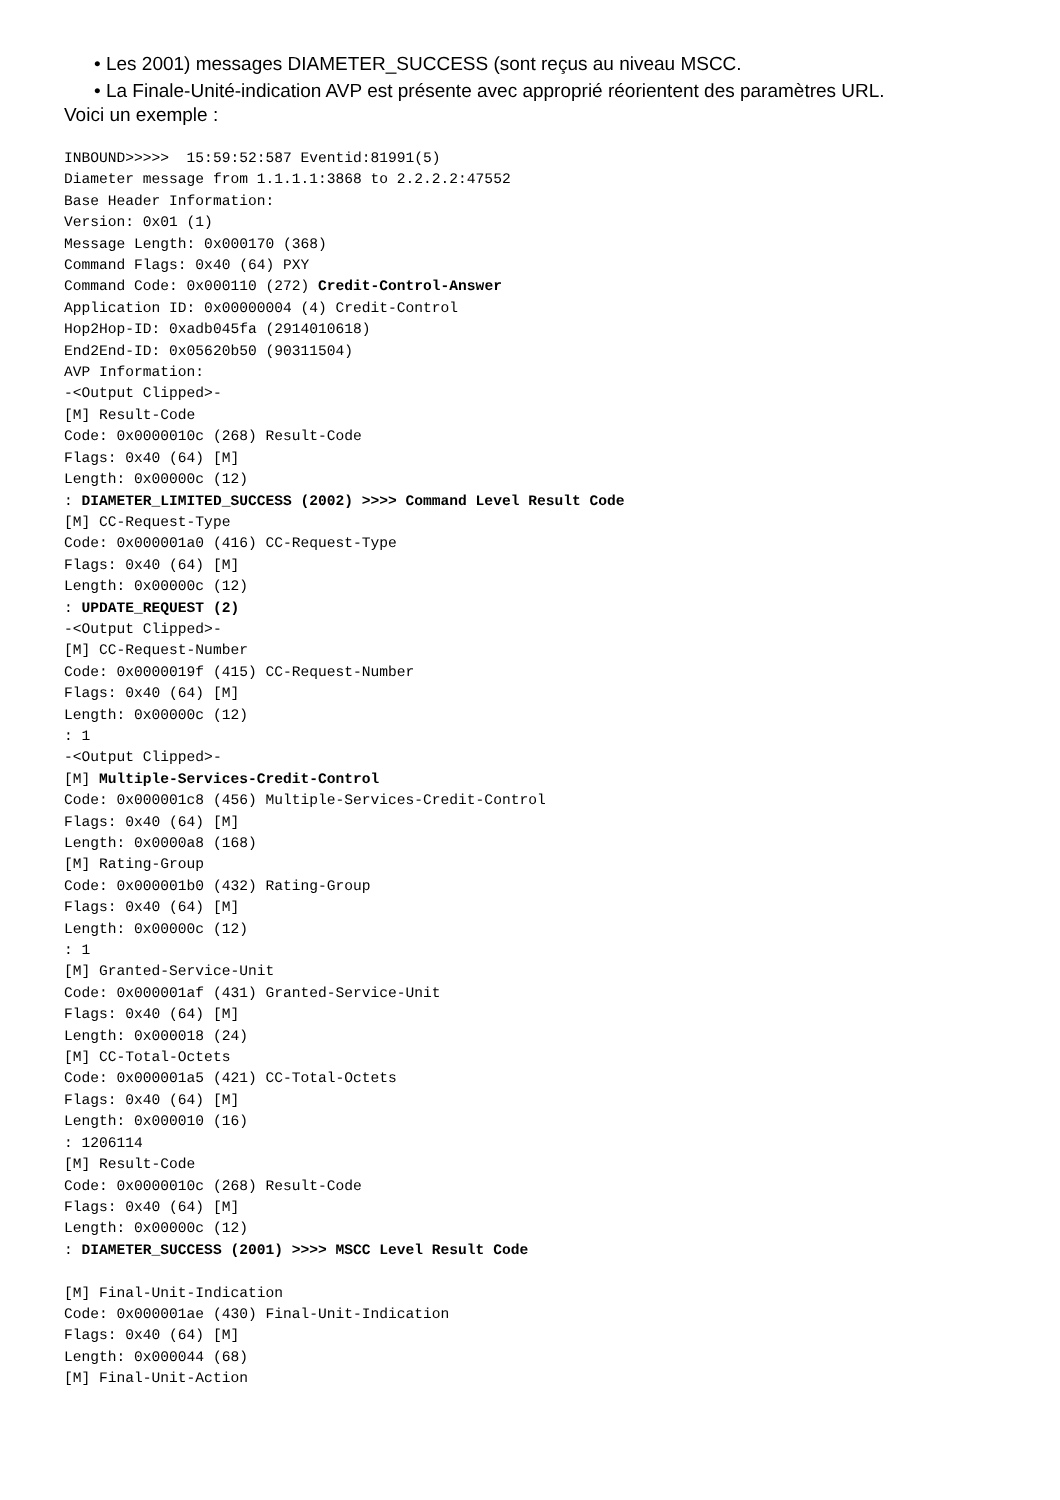• Les 2001) messages DIAMETER_SUCCESS (sont reçus au niveau MSCC.
• La Finale-Unité-indication AVP est présente avec approprié réorientent des paramètres URL.
Voici un exemple :
INBOUND>>>>>  15:59:52:587 Eventid:81991(5)
Diameter message from 1.1.1.1:3868 to 2.2.2.2:47552
Base Header Information:
Version: 0x01 (1)
Message Length: 0x000170 (368)
Command Flags: 0x40 (64) PXY
Command Code: 0x000110 (272) Credit-Control-Answer
Application ID: 0x00000004 (4) Credit-Control
Hop2Hop-ID: 0xadb045fa (2914010618)
End2End-ID: 0x05620b50 (90311504)
AVP Information:
-<Output Clipped>-
[M] Result-Code
Code: 0x0000010c (268) Result-Code
Flags: 0x40 (64) [M]
Length: 0x00000c (12)
: DIAMETER_LIMITED_SUCCESS (2002) >>>> Command Level Result Code
[M] CC-Request-Type
Code: 0x000001a0 (416) CC-Request-Type
Flags: 0x40 (64) [M]
Length: 0x00000c (12)
: UPDATE_REQUEST (2)
-<Output Clipped>-
[M] CC-Request-Number
Code: 0x0000019f (415) CC-Request-Number
Flags: 0x40 (64) [M]
Length: 0x00000c (12)
: 1
-<Output Clipped>-
[M] Multiple-Services-Credit-Control
Code: 0x000001c8 (456) Multiple-Services-Credit-Control
Flags: 0x40 (64) [M]
Length: 0x0000a8 (168)
[M] Rating-Group
Code: 0x000001b0 (432) Rating-Group
Flags: 0x40 (64) [M]
Length: 0x00000c (12)
: 1
[M] Granted-Service-Unit
Code: 0x000001af (431) Granted-Service-Unit
Flags: 0x40 (64) [M]
Length: 0x000018 (24)
[M] CC-Total-Octets
Code: 0x000001a5 (421) CC-Total-Octets
Flags: 0x40 (64) [M]
Length: 0x000010 (16)
: 1206114
[M] Result-Code
Code: 0x0000010c (268) Result-Code
Flags: 0x40 (64) [M]
Length: 0x00000c (12)
: DIAMETER_SUCCESS (2001) >>>> MSCC Level Result Code

[M] Final-Unit-Indication
Code: 0x000001ae (430) Final-Unit-Indication
Flags: 0x40 (64) [M]
Length: 0x000044 (68)
[M] Final-Unit-Action